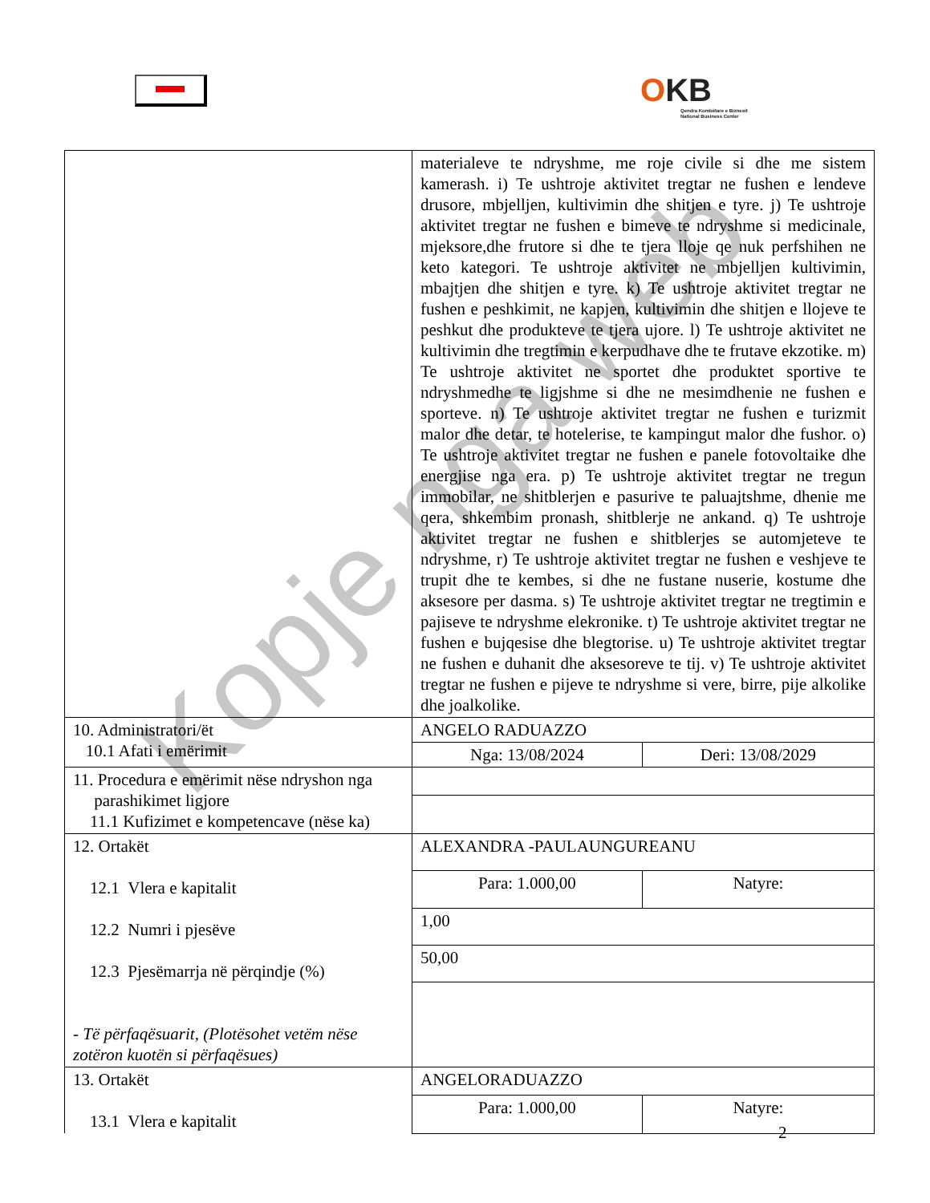OKB
Qendra Kombëtare e Biznesit
National Business Center
| | materialeve te ndryshme, me roje civile si dhe me sistem kamerash. i) Te ushtroje aktivitet tregtar ne fushen e lendeve drusore, mbjelljen, kultivimin dhe shitjen e tyre. j) Te ushtroje aktivitet tregtar ne fushen e bimeve te ndryshme si medicinale, mjeksore,dhe frutore si dhe te tjera lloje qe nuk perfshihen ne keto kategori. Te ushtroje aktivitet ne mbjelljen kultivimin, mbajtjen dhe shitjen e tyre. k) Te ushtroje aktivitet tregtar ne fushen e peshkimit, ne kapjen, kultivimin dhe shitjen e llojeve te peshkut dhe produkteve te tjera ujore. l) Te ushtroje aktivitet ne kultivimin dhe tregtimin e kerpudhave dhe te frutave ekzotike. m) Te ushtroje aktivitet ne sportet dhe produktet sportive te ndryshmedhe te ligjshme si dhe ne mesimdhenie ne fushen e sporteve. n) Te ushtroje aktivitet tregtar ne fushen e turizmit malor dhe detar, te hotelerise, te kampingut malor dhe fushor. o) Te ushtroje aktivitet tregtar ne fushen e panele fotovoltaike dhe energjise nga era. p) Te ushtroje aktivitet tregtar ne tregun immobilar, ne shitblerjen e pasurive te paluajtshme, dhenie me qera, shkembim pronash, shitblerje ne ankand. q) Te ushtroje aktivitet tregtar ne fushen e shitblerjes se automjeteve te ndryshme, r) Te ushtroje aktivitet tregtar ne fushen e veshjeve te trupit dhe te kembes, si dhe ne fustane nuserie, kostume dhe aksesore per dasma. s) Te ushtroje aktivitet tregtar ne tregtimin e pajiseve te ndryshme elekronike. t) Te ushtroje aktivitet tregtar ne fushen e bujqesise dhe blegtorise. u) Te ushtroje aktivitet tregtar ne fushen e duhanit dhe aksesoreve te tij. v) Te ushtroje aktivitet tregtar ne fushen e pijeve te ndryshme si vere, birre, pije alkolike dhe joalkolike. | |
| 10. Administratori/ët 10.1 Afati i emërimit | ANGELO RADUAZZO | |
| | Nga: 13/08/2024 | Deri: 13/08/2029 |
| 11. Procedura e emërimit nëse ndryshon nga parashikimet ligjore 11.1 Kufizimet e kompetencave (nëse ka) | | |
| 12. Ortakët 12.1 Vlera e kapitalit 12.2 Numri i pjesëve 12.3 Pjesëmarrja në përqindje (%) - Të përfaqësuarit, (Plotësohet vetëm nëse zotëron kuotën si përfaqësues) | ALEXANDRA -PAULAUNGUREANU | |
| | Para: 1.000,00 | Natyre: |
| | 1,00 | |
| | 50,00 | |
| 13. Ortakët 13.1 Vlera e kapitalit | ANGELORADUAZZO | |
| | Para: 1.000,00 | Natyre: |
Kopje nga web
2